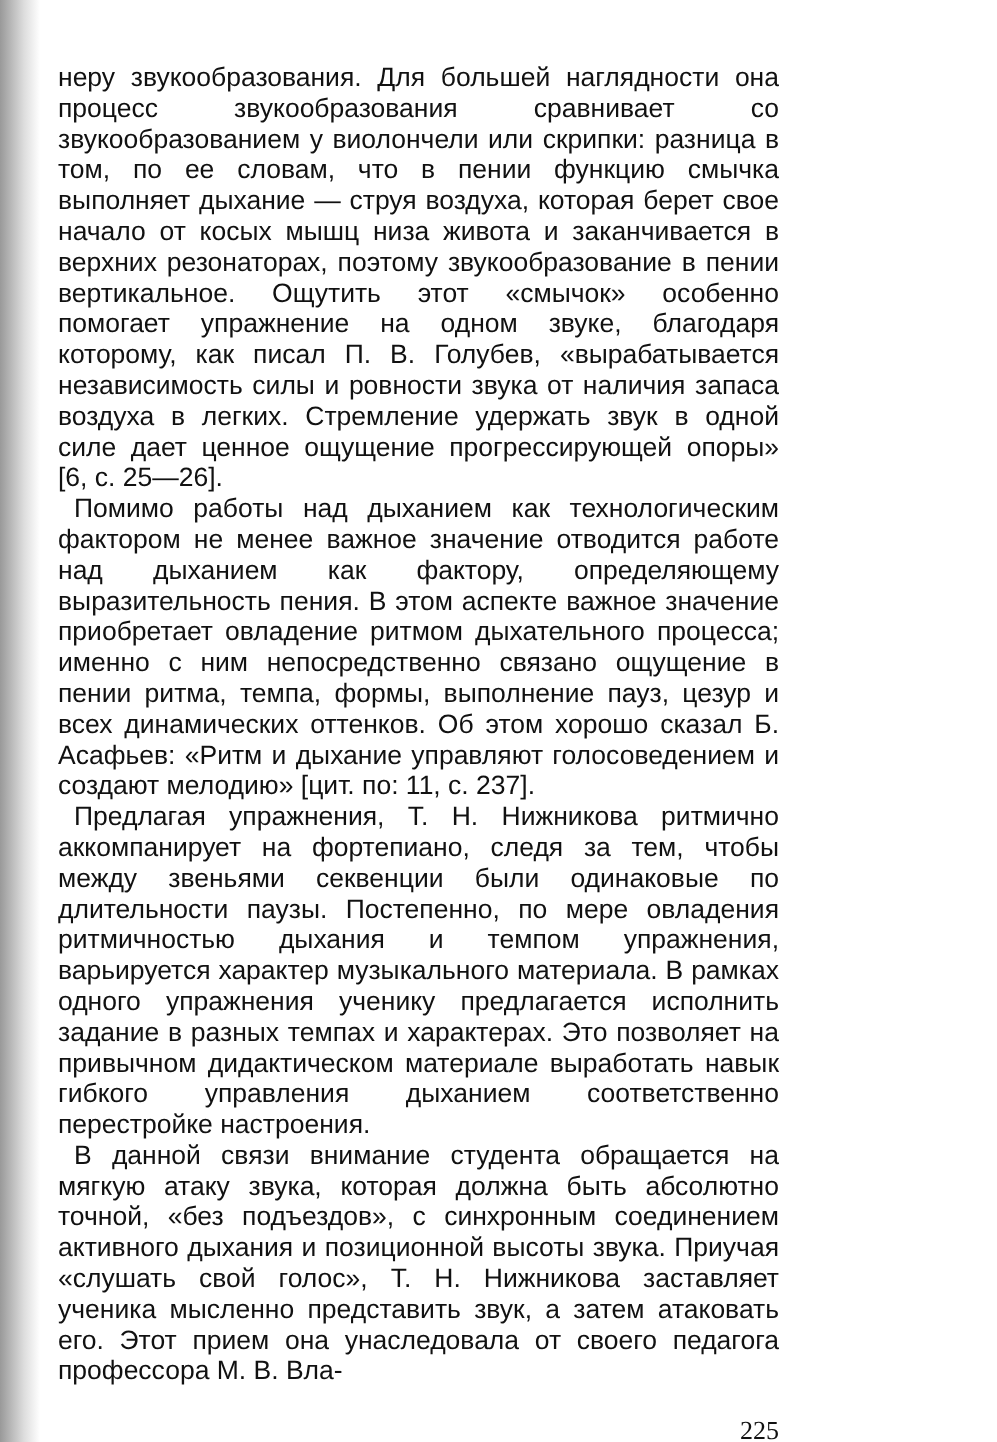неру звукообразования. Для большей наглядности она процесс звукообразования сравнивает со звукообразованием у виолончели или скрипки: разница в том, по ее словам, что в пении функцию смычка выполняет дыхание — струя воздуха, которая берет свое начало от косых мышц низа живота и заканчивается в верхних резонаторах, поэтому звукообразование в пении вертикальное. Ощутить этот «смычок» особенно помогает упражнение на одном звуке, благодаря которому, как писал П. В. Голубев, «вырабатывается независимость силы и ровности звука от наличия запаса воздуха в легких. Стремление удержать звук в одной силе дает ценное ощущение прогрессирующей опоры» [6, с. 25—26].
Помимо работы над дыханием как технологическим фактором не менее важное значение отводится работе над дыханием как фактору, определяющему выразительность пения. В этом аспекте важное значение приобретает овладение ритмом дыхательного процесса; именно с ним непосредственно связано ощущение в пении ритма, темпа, формы, выполнение пауз, цезур и всех динамических оттенков. Об этом хорошо сказал Б. Асафьев: «Ритм и дыхание управляют голосоведением и создают мелодию» [цит. по: 11, с. 237].
Предлагая упражнения, Т. Н. Нижникова ритмично аккомпанирует на фортепиано, следя за тем, чтобы между звеньями секвенции были одинаковые по длительности паузы. Постепенно, по мере овладения ритмичностью дыхания и темпом упражнения, варьируется характер музыкального материала. В рамках одного упражнения ученику предлагается исполнить задание в разных темпах и характерах. Это позволяет на привычном дидактическом материале выработать навык гибкого управления дыханием соответственно перестройке настроения.
В данной связи внимание студента обращается на мягкую атаку звука, которая должна быть абсолютно точной, «без подъездов», с синхронным соединением активного дыхания и позиционной высоты звука. Приучая «слушать свой голос», Т. Н. Нижникова заставляет ученика мысленно представить звук, а затем атаковать его. Этот прием она унаследовала от своего педагога профессора М. В. Вла-
225